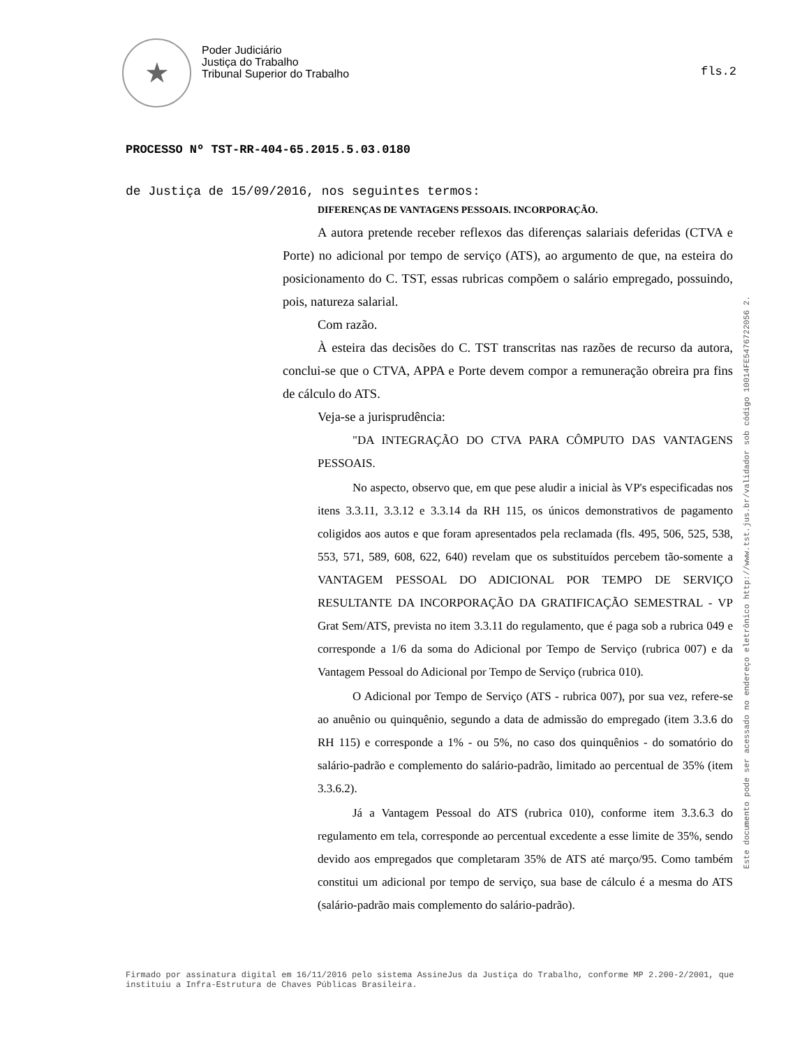★
Poder Judiciário
Justiça do Trabalho
Tribunal Superior do Trabalho
fls.2
PROCESSO Nº TST-RR-404-65.2015.5.03.0180
de Justiça de 15/09/2016, nos seguintes termos:
DIFERENÇAS DE VANTAGENS PESSOAIS. INCORPORAÇÃO.
A autora pretende receber reflexos das diferenças salariais deferidas (CTVA e Porte) no adicional por tempo de serviço (ATS), ao argumento de que, na esteira do posicionamento do C. TST, essas rubricas compõem o salário empregado, possuindo, pois, natureza salarial.
Com razão.
À esteira das decisões do C. TST transcritas nas razões de recurso da autora, conclui-se que o CTVA, APPA e Porte devem compor a remuneração obreira pra fins de cálculo do ATS.
Veja-se a jurisprudência:
"DA INTEGRAÇÃO DO CTVA PARA CÔMPUTO DAS VANTAGENS PESSOAIS.
No aspecto, observo que, em que pese aludir a inicial às VP's especificadas nos itens 3.3.11, 3.3.12 e 3.3.14 da RH 115, os únicos demonstrativos de pagamento coligidos aos autos e que foram apresentados pela reclamada (fls. 495, 506, 525, 538, 553, 571, 589, 608, 622, 640) revelam que os substituídos percebem tão-somente a VANTAGEM PESSOAL DO ADICIONAL POR TEMPO DE SERVIÇO RESULTANTE DA INCORPORAÇÃO DA GRATIFICAÇÃO SEMESTRAL - VP Grat Sem/ATS, prevista no item 3.3.11 do regulamento, que é paga sob a rubrica 049 e corresponde a 1/6 da soma do Adicional por Tempo de Serviço (rubrica 007) e da Vantagem Pessoal do Adicional por Tempo de Serviço (rubrica 010).
O Adicional por Tempo de Serviço (ATS - rubrica 007), por sua vez, refere-se ao anuênio ou quinquênio, segundo a data de admissão do empregado (item 3.3.6 do RH 115) e corresponde a 1% - ou 5%, no caso dos quinquênios - do somatório do salário-padrão e complemento do salário-padrão, limitado ao percentual de 35% (item 3.3.6.2).
Já a Vantagem Pessoal do ATS (rubrica 010), conforme item 3.3.6.3 do regulamento em tela, corresponde ao percentual excedente a esse limite de 35%, sendo devido aos empregados que completaram 35% de ATS até março/95. Como também constitui um adicional por tempo de serviço, sua base de cálculo é a mesma do ATS (salário-padrão mais complemento do salário-padrão).
Este documento pode ser acessado no endereço eletrônico http://www.tst.jus.br/validador sob código 10014FE5476722056 2.
Firmado por assinatura digital em 16/11/2016 pelo sistema AssineJus da Justiça do Trabalho, conforme MP 2.200-2/2001, que instituiu a Infra-Estrutura de Chaves Públicas Brasileira.